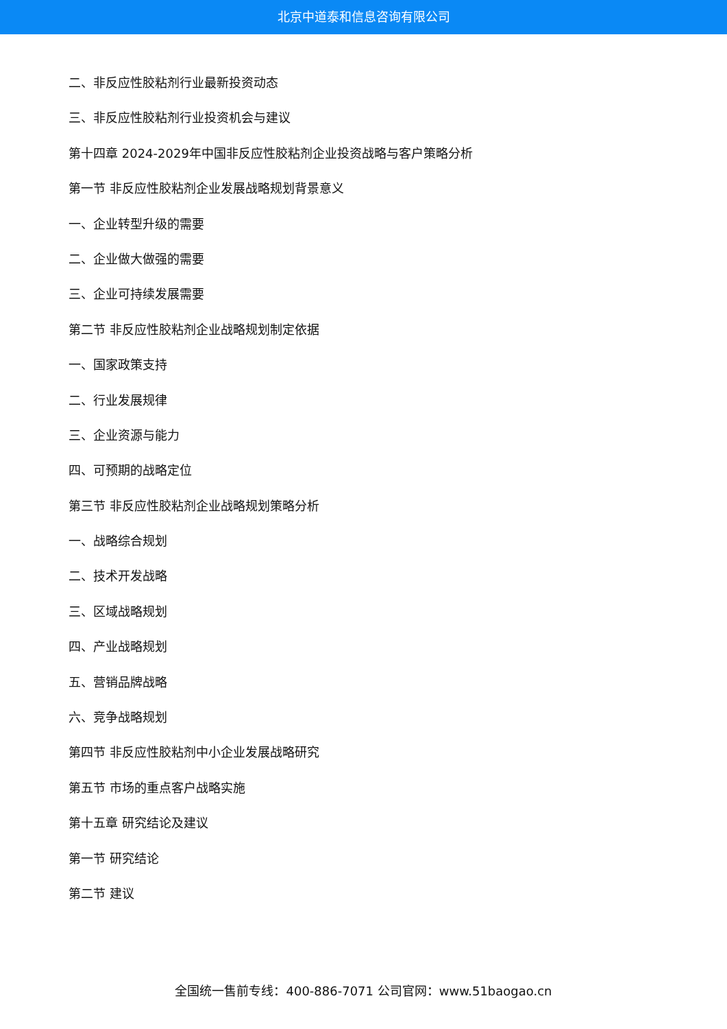北京中道泰和信息咨询有限公司
二、非反应性胶粘剂行业最新投资动态
三、非反应性胶粘剂行业投资机会与建议
第十四章 2024-2029年中国非反应性胶粘剂企业投资战略与客户策略分析
第一节 非反应性胶粘剂企业发展战略规划背景意义
一、企业转型升级的需要
二、企业做大做强的需要
三、企业可持续发展需要
第二节 非反应性胶粘剂企业战略规划制定依据
一、国家政策支持
二、行业发展规律
三、企业资源与能力
四、可预期的战略定位
第三节 非反应性胶粘剂企业战略规划策略分析
一、战略综合规划
二、技术开发战略
三、区域战略规划
四、产业战略规划
五、营销品牌战略
六、竞争战略规划
第四节 非反应性胶粘剂中小企业发展战略研究
第五节 市场的重点客户战略实施
第十五章 研究结论及建议
第一节 研究结论
第二节 建议
全国统一售前专线：400-886-7071 公司官网：www.51baogao.cn